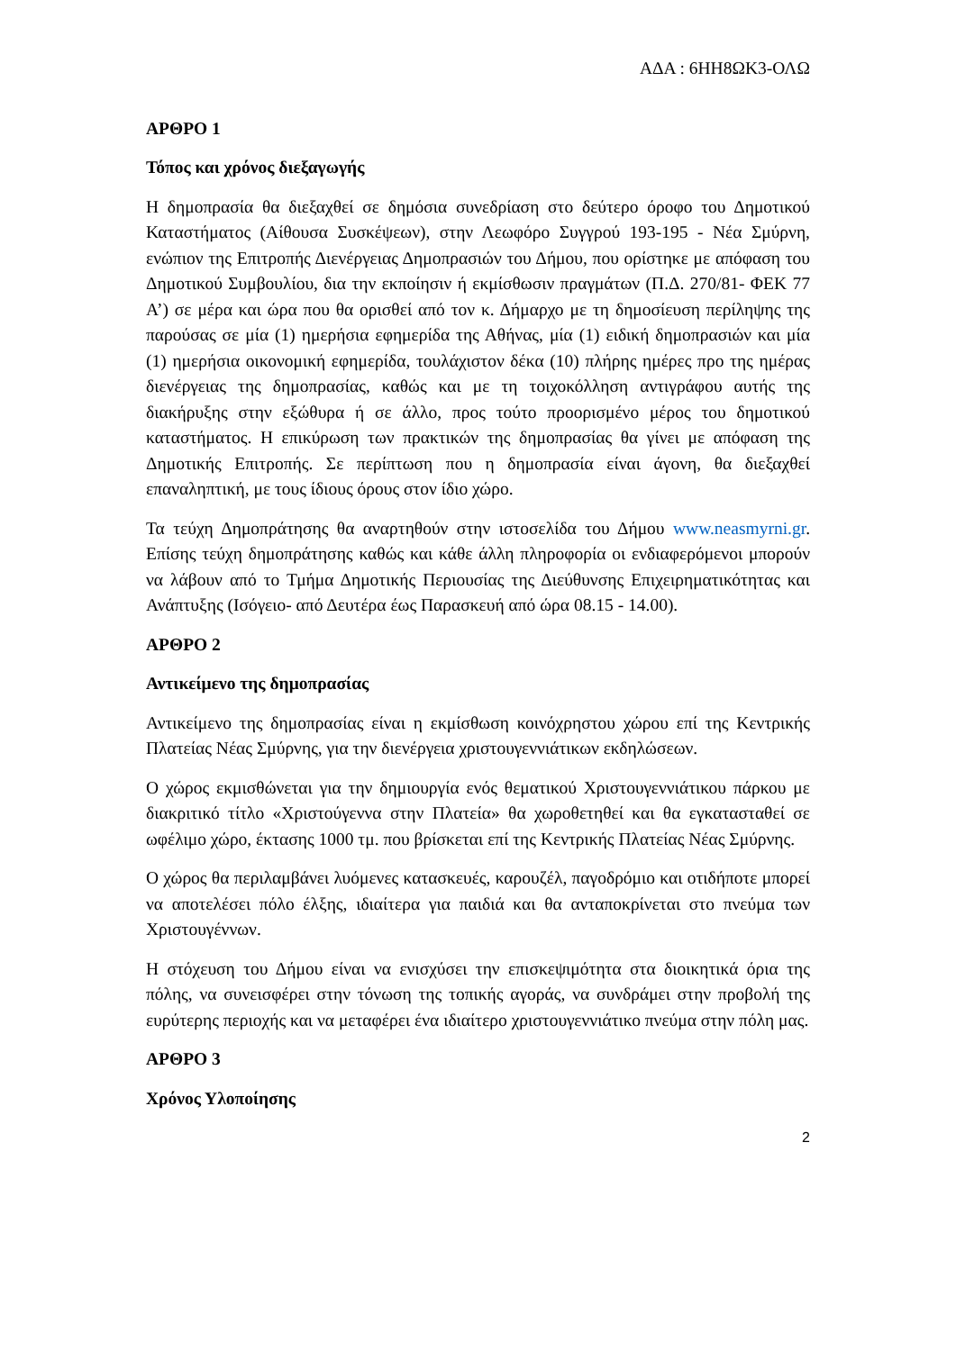ΑΔΑ : 6ΗΗ8ΩΚ3-ΟΛΩ
ΑΡΘΡΟ 1
Τόπος και χρόνος διεξαγωγής
Η δημοπρασία θα διεξαχθεί σε δημόσια συνεδρίαση στο δεύτερο όροφο του Δημοτικού Καταστήματος (Αίθουσα Συσκέψεων), στην Λεωφόρο Συγγρού 193-195 - Νέα Σμύρνη, ενώπιον της Επιτροπής Διενέργειας Δημοπρασιών του Δήμου, που ορίστηκε με απόφαση του Δημοτικού Συμβουλίου, δια την εκποίησιν ή εκμίσθωσιν πραγμάτων (Π.Δ. 270/81- ΦΕΚ 77 Α’) σε μέρα και ώρα που θα ορισθεί από τον κ. Δήμαρχο με τη δημοσίευση περίληψης της παρούσας σε μία (1) ημερήσια εφημερίδα της Αθήνας, μία (1) ειδική δημοπρασιών και μία (1) ημερήσια οικονομική εφημερίδα, τουλάχιστον δέκα (10) πλήρης ημέρες προ της ημέρας διενέργειας της δημοπρασίας, καθώς και με τη τοιχοκόλληση αντιγράφου αυτής της διακήρυξης στην εξώθυρα ή σε άλλο, προς τούτο προορισμένο μέρος του δημοτικού καταστήματος. Η επικύρωση των πρακτικών της δημοπρασίας θα γίνει με απόφαση της Δημοτικής Επιτροπής. Σε περίπτωση που η δημοπρασία είναι άγονη, θα διεξαχθεί επαναληπτική, με τους ίδιους όρους στον ίδιο χώρο.
Τα τεύχη Δημοπράτησης θα αναρτηθούν στην ιστοσελίδα του Δήμου www.neasmyrni.gr. Επίσης τεύχη δημοπράτησης καθώς και κάθε άλλη πληροφορία οι ενδιαφερόμενοι μπορούν να λάβουν από το Τμήμα Δημοτικής Περιουσίας της Διεύθυνσης Επιχειρηματικότητας και Ανάπτυξης (Ισόγειο- από Δευτέρα έως Παρασκευή από ώρα 08.15 - 14.00).
ΑΡΘΡΟ 2
Αντικείμενο της δημοπρασίας
Αντικείμενο της δημοπρασίας είναι η εκμίσθωση κοινόχρηστου χώρου επί της Κεντρικής Πλατείας Νέας Σμύρνης, για την διενέργεια χριστουγεννιάτικων εκδηλώσεων.
Ο χώρος εκμισθώνεται για την δημιουργία ενός θεματικού Χριστουγεννιάτικου πάρκου με διακριτικό τίτλο «Χριστούγεννα στην Πλατεία» θα χωροθετηθεί και θα εγκατασταθεί σε ωφέλιμο χώρο, έκτασης 1000 τμ. που βρίσκεται επί της Κεντρικής Πλατείας Νέας Σμύρνης.
Ο χώρος θα περιλαμβάνει λυόμενες κατασκευές, καρουζέλ, παγοδρόμιο και οτιδήποτε μπορεί να αποτελέσει πόλο έλξης, ιδιαίτερα για παιδιά και θα ανταποκρίνεται στο πνεύμα των Χριστουγέννων.
Η στόχευση του Δήμου είναι να ενισχύσει την επισκεψιμότητα στα διοικητικά όρια της πόλης, να συνεισφέρει στην τόνωση της τοπικής αγοράς, να συνδράμει στην προβολή της ευρύτερης περιοχής και να μεταφέρει ένα ιδιαίτερο χριστουγεννιάτικο πνεύμα στην πόλη μας.
ΑΡΘΡΟ 3
Χρόνος Υλοποίησης
2